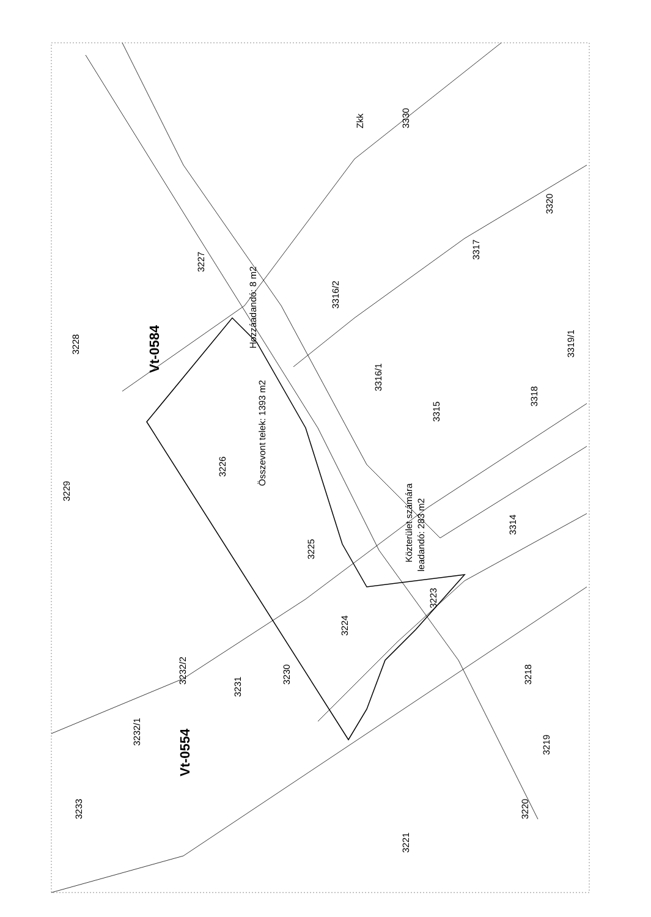Zkk 3330
3320
3317
3316/2
3227
Hozzáadandó: 8 m2
3228
Vt-0584
3316/1
3319/1
3318
3315
Összevont telek: 1393 m2
3226
3229
Közterület számára
leadandó: 283 m2
3314
3225
3223
3224
3232/2 3230
3231
3218
3232/1
Vt-0554
3219
3233 3220
3221